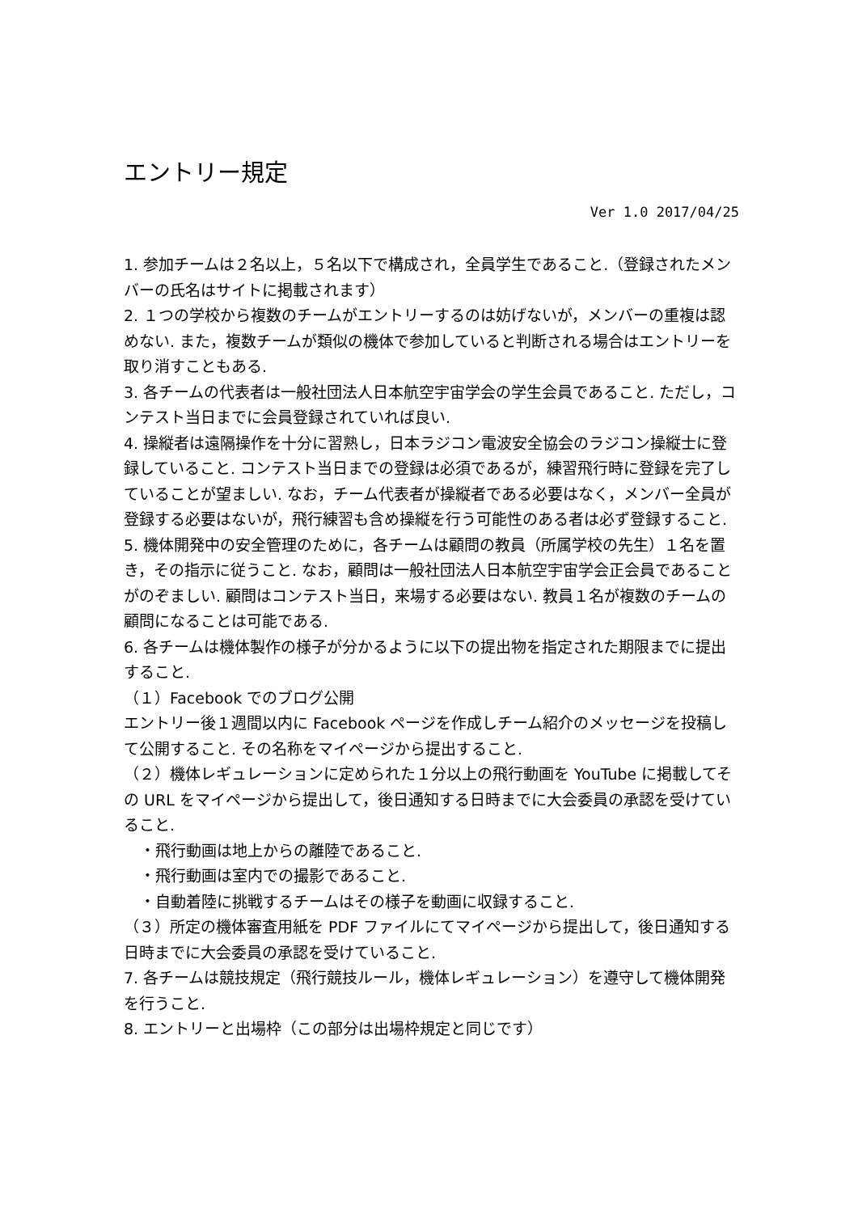エントリー規定
Ver 1.0 2017/04/25
1. 参加チームは２名以上，５名以下で構成され，全員学生であること.（登録されたメンバーの氏名はサイトに掲載されます）
2. １つの学校から複数のチームがエントリーするのは妨げないが，メンバーの重複は認めない. また，複数チームが類似の機体で参加していると判断される場合はエントリーを取り消すこともある.
3. 各チームの代表者は一般社団法人日本航空宇宙学会の学生会員であること. ただし，コンテスト当日までに会員登録されていれば良い.
4. 操縦者は遠隔操作を十分に習熟し，日本ラジコン電波安全協会のラジコン操縦士に登録していること. コンテスト当日までの登録は必須であるが，練習飛行時に登録を完了していることが望ましい. なお，チーム代表者が操縦者である必要はなく，メンバー全員が登録する必要はないが，飛行練習も含め操縦を行う可能性のある者は必ず登録すること.
5. 機体開発中の安全管理のために，各チームは顧問の教員（所属学校の先生）１名を置き，その指示に従うこと. なお，顧問は一般社団法人日本航空宇宙学会正会員であることがのぞましい. 顧問はコンテスト当日，来場する必要はない. 教員１名が複数のチームの顧問になることは可能である.
6. 各チームは機体製作の様子が分かるように以下の提出物を指定された期限までに提出すること.
（１）Facebook でのブログ公開
エントリー後１週間以内に Facebook ページを作成しチーム紹介のメッセージを投稿して公開すること. その名称をマイページから提出すること.
（２）機体レギュレーションに定められた１分以上の飛行動画を YouTube に掲載してその URL をマイページから提出して，後日通知する日時までに大会委員の承認を受けていること.
・飛行動画は地上からの離陸であること.
・飛行動画は室内での撮影であること.
・自動着陸に挑戦するチームはその様子を動画に収録すること.
（３）所定の機体審査用紙を PDF ファイルにてマイページから提出して，後日通知する日時までに大会委員の承認を受けていること.
7. 各チームは競技規定（飛行競技ルール，機体レギュレーション）を遵守して機体開発を行うこと.
8. エントリーと出場枠（この部分は出場枠規定と同じです）